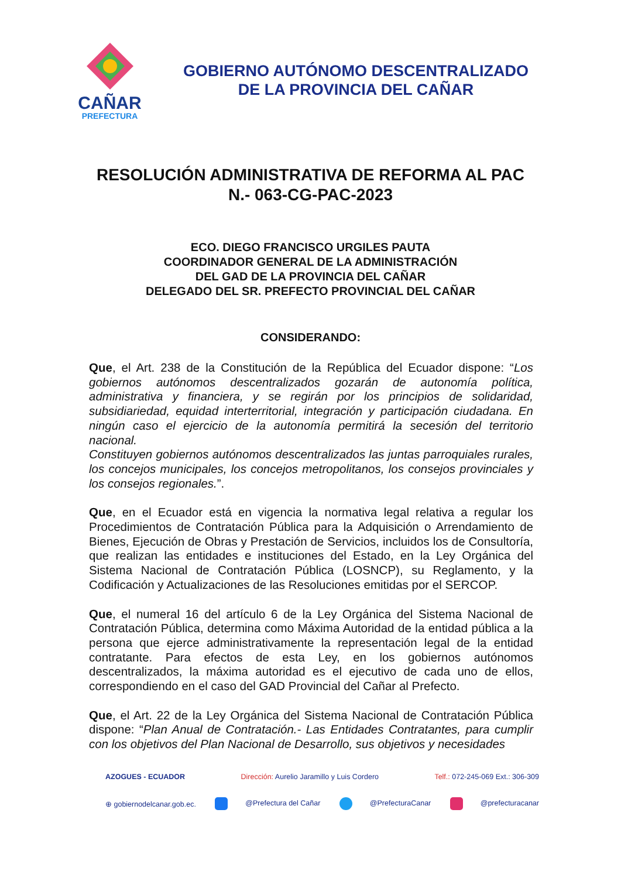CAÑAR
PREFECTURA
GOBIERNO AUTÓNOMO DESCENTRALIZADO
DE LA PROVINCIA DEL CAÑAR
RESOLUCIÓN ADMINISTRATIVA DE REFORMA AL PAC
N.- 063-CG-PAC-2023
ECO. DIEGO FRANCISCO URGILES PAUTA
COORDINADOR GENERAL DE LA ADMINISTRACIÓN
DEL GAD DE LA PROVINCIA DEL CAÑAR
DELEGADO DEL SR. PREFECTO PROVINCIAL DEL CAÑAR
CONSIDERANDO:
Que, el Art. 238 de la Constitución de la República del Ecuador dispone: “Los gobiernos autónomos descentralizados gozarán de autonomía política, administrativa y financiera, y se regirán por los principios de solidaridad, subsidiariedad, equidad interterritorial, integración y participación ciudadana. En ningún caso el ejercicio de la autonomía permitirá la secesión del territorio nacional.
Constituyen gobiernos autónomos descentralizados las juntas parroquiales rurales, los concejos municipales, los concejos metropolitanos, los consejos provinciales y los consejos regionales.”.
Que, en el Ecuador está en vigencia la normativa legal relativa a regular los Procedimientos de Contratación Pública para la Adquisición o Arrendamiento de Bienes, Ejecución de Obras y Prestación de Servicios, incluidos los de Consultoría, que realizan las entidades e instituciones del Estado, en la Ley Orgánica del Sistema Nacional de Contratación Pública (LOSNCP), su Reglamento, y la Codificación y Actualizaciones de las Resoluciones emitidas por el SERCOP.
Que, el numeral 16 del artículo 6 de la Ley Orgánica del Sistema Nacional de Contratación Pública, determina como Máxima Autoridad de la entidad pública a la persona que ejerce administrativamente la representación legal de la entidad contratante. Para efectos de esta Ley, en los gobiernos autónomos descentralizados, la máxima autoridad es el ejecutivo de cada uno de ellos, correspondiendo en el caso del GAD Provincial del Cañar al Prefecto.
Que, el Art. 22 de la Ley Orgánica del Sistema Nacional de Contratación Pública dispone: “Plan Anual de Contratación.- Las Entidades Contratantes, para cumplir con los objetivos del Plan Nacional de Desarrollo, sus objetivos y necesidades
AZOGUES - ECUADOR Dirección: Aurelio Jaramillo y Luis Cordero Telf.: 072-245-069 Ext.: 306-309
⊕ gobiernodelcanar.gob.ec. @Prefectura del Cañar @PrefecturaCanar @prefecturacanar